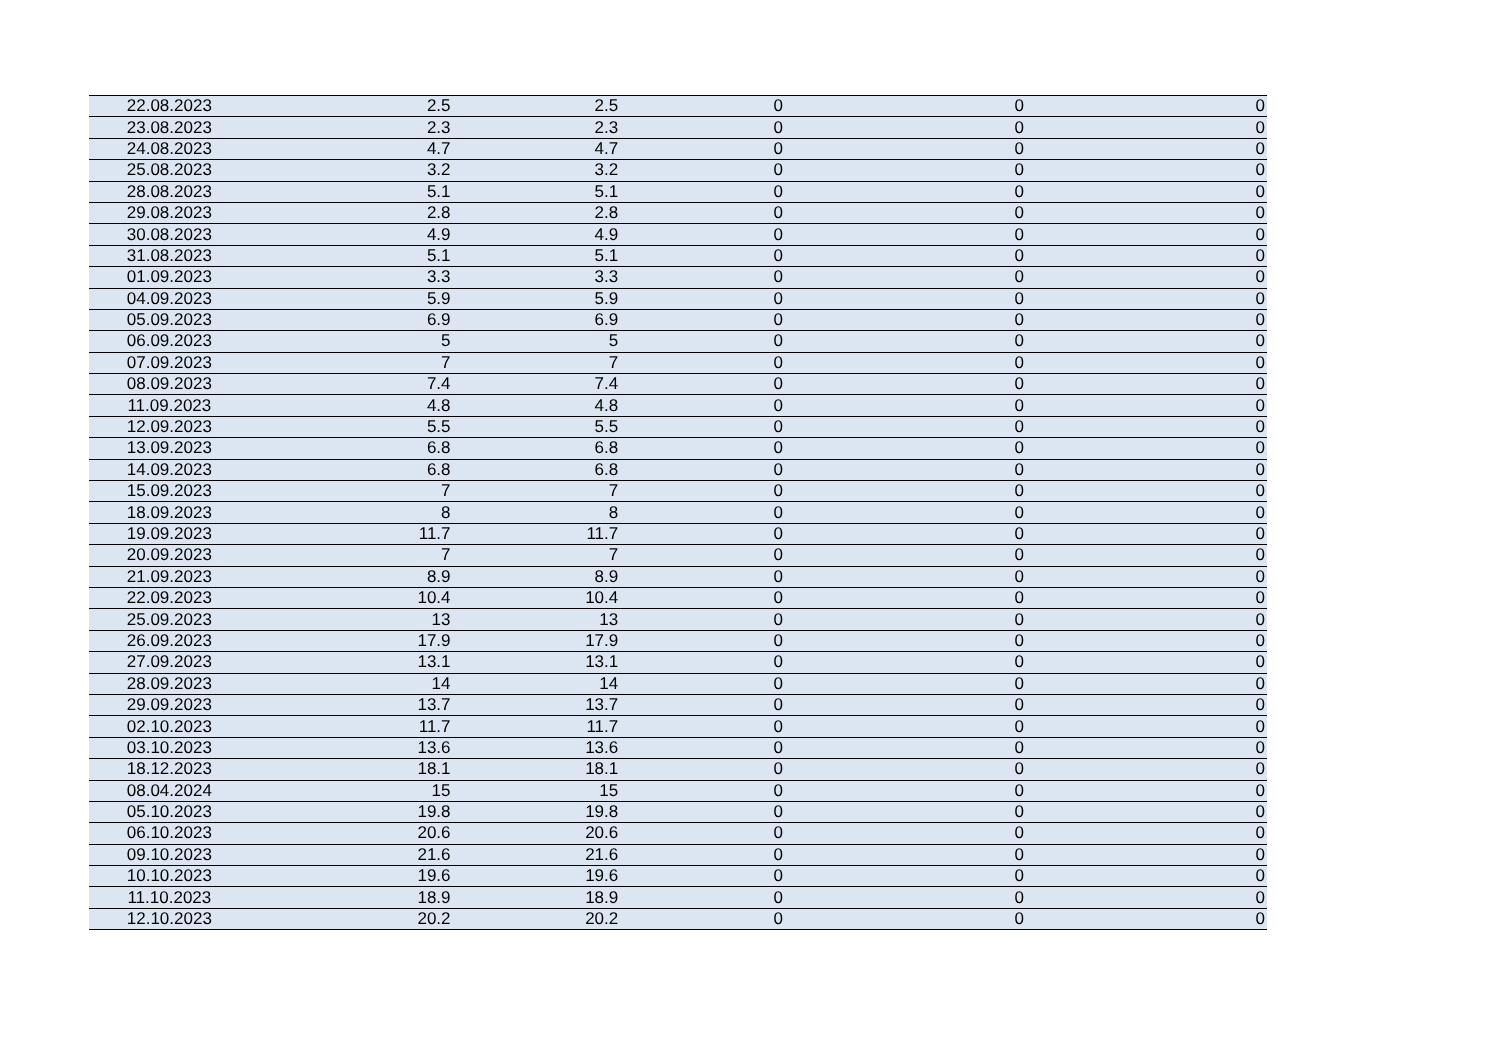| 22.08.2023 | 2.5 | 2.5 | 0 | 0 | 0 |
| 23.08.2023 | 2.3 | 2.3 | 0 | 0 | 0 |
| 24.08.2023 | 4.7 | 4.7 | 0 | 0 | 0 |
| 25.08.2023 | 3.2 | 3.2 | 0 | 0 | 0 |
| 28.08.2023 | 5.1 | 5.1 | 0 | 0 | 0 |
| 29.08.2023 | 2.8 | 2.8 | 0 | 0 | 0 |
| 30.08.2023 | 4.9 | 4.9 | 0 | 0 | 0 |
| 31.08.2023 | 5.1 | 5.1 | 0 | 0 | 0 |
| 01.09.2023 | 3.3 | 3.3 | 0 | 0 | 0 |
| 04.09.2023 | 5.9 | 5.9 | 0 | 0 | 0 |
| 05.09.2023 | 6.9 | 6.9 | 0 | 0 | 0 |
| 06.09.2023 | 5 | 5 | 0 | 0 | 0 |
| 07.09.2023 | 7 | 7 | 0 | 0 | 0 |
| 08.09.2023 | 7.4 | 7.4 | 0 | 0 | 0 |
| 11.09.2023 | 4.8 | 4.8 | 0 | 0 | 0 |
| 12.09.2023 | 5.5 | 5.5 | 0 | 0 | 0 |
| 13.09.2023 | 6.8 | 6.8 | 0 | 0 | 0 |
| 14.09.2023 | 6.8 | 6.8 | 0 | 0 | 0 |
| 15.09.2023 | 7 | 7 | 0 | 0 | 0 |
| 18.09.2023 | 8 | 8 | 0 | 0 | 0 |
| 19.09.2023 | 11.7 | 11.7 | 0 | 0 | 0 |
| 20.09.2023 | 7 | 7 | 0 | 0 | 0 |
| 21.09.2023 | 8.9 | 8.9 | 0 | 0 | 0 |
| 22.09.2023 | 10.4 | 10.4 | 0 | 0 | 0 |
| 25.09.2023 | 13 | 13 | 0 | 0 | 0 |
| 26.09.2023 | 17.9 | 17.9 | 0 | 0 | 0 |
| 27.09.2023 | 13.1 | 13.1 | 0 | 0 | 0 |
| 28.09.2023 | 14 | 14 | 0 | 0 | 0 |
| 29.09.2023 | 13.7 | 13.7 | 0 | 0 | 0 |
| 02.10.2023 | 11.7 | 11.7 | 0 | 0 | 0 |
| 03.10.2023 | 13.6 | 13.6 | 0 | 0 | 0 |
| 18.12.2023 | 18.1 | 18.1 | 0 | 0 | 0 |
| 08.04.2024 | 15 | 15 | 0 | 0 | 0 |
| 05.10.2023 | 19.8 | 19.8 | 0 | 0 | 0 |
| 06.10.2023 | 20.6 | 20.6 | 0 | 0 | 0 |
| 09.10.2023 | 21.6 | 21.6 | 0 | 0 | 0 |
| 10.10.2023 | 19.6 | 19.6 | 0 | 0 | 0 |
| 11.10.2023 | 18.9 | 18.9 | 0 | 0 | 0 |
| 12.10.2023 | 20.2 | 20.2 | 0 | 0 | 0 |